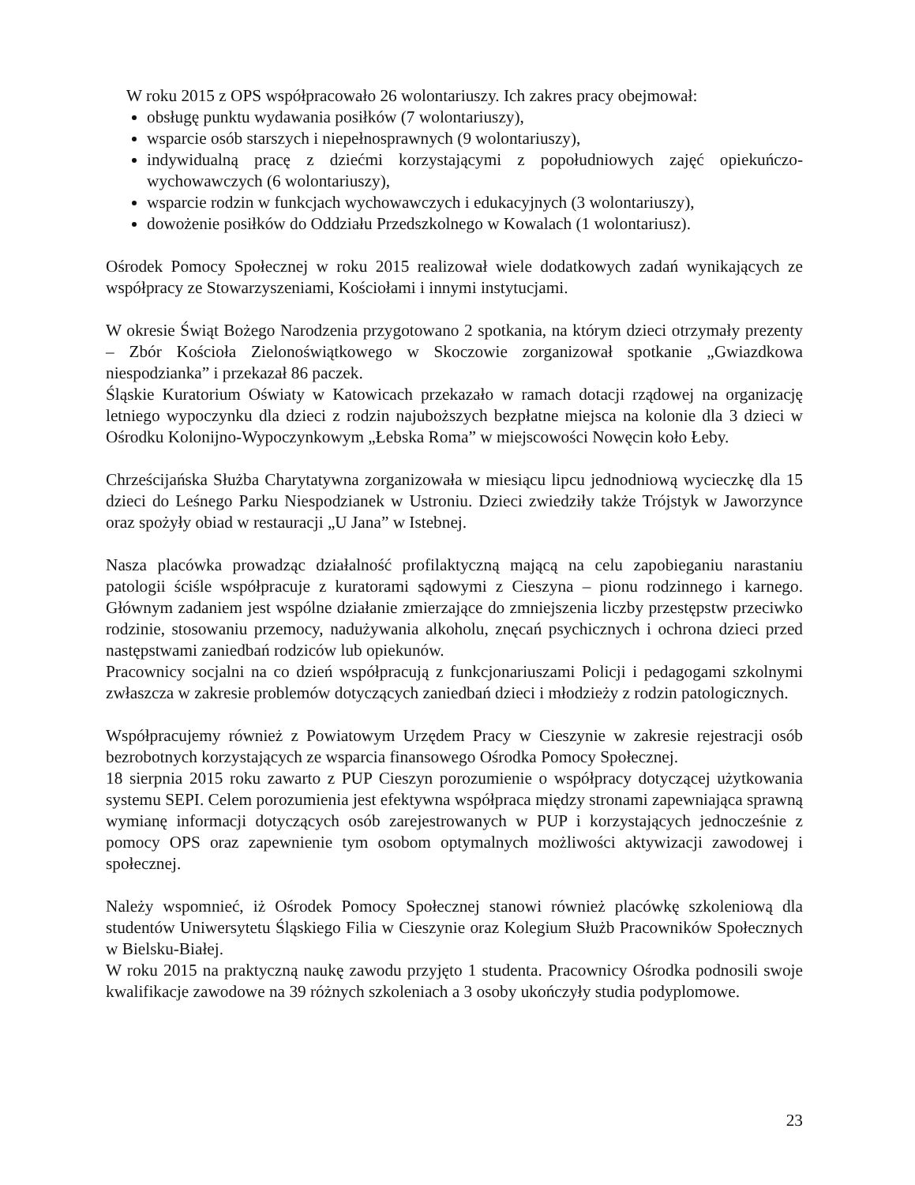W roku 2015 z OPS współpracowało 26 wolontariuszy. Ich zakres pracy obejmował:
obsługę punktu wydawania posiłków (7 wolontariuszy),
wsparcie osób starszych i niepełnosprawnych (9 wolontariuszy),
indywidualną pracę z dziećmi korzystającymi z popołudniowych zajęć opiekuńczo-wychowawczych (6 wolontariuszy),
wsparcie rodzin w funkcjach wychowawczych i edukacyjnych (3 wolontariuszy),
dowożenie posiłków do Oddziału Przedszkolnego w Kowalach (1 wolontariusz).
Ośrodek Pomocy Społecznej w roku 2015 realizował wiele dodatkowych zadań wynikających ze współpracy ze Stowarzyszeniami, Kościołami i innymi instytucjami.
W okresie Świąt Bożego Narodzenia przygotowano 2 spotkania, na którym dzieci otrzymały prezenty – Zbór Kościoła Zielonoświątkowego w Skoczowie zorganizował spotkanie „Gwiazdkowa niespodzianka” i przekazał 86 paczek.
Śląskie Kuratorium Oświaty w Katowicach przekazało w ramach dotacji rządowej na organizację letniego wypoczynku dla dzieci z rodzin najuboższych bezpłatne miejsca na kolonie dla 3 dzieci w Ośrodku Kolonijno-Wypoczynkowym „Łebska Roma” w miejscowości Nowęcin koło Łeby.
Chrześcijańska Służba Charytatywna zorganizowała w miesiącu lipcu jednodniową wycieczkę dla 15 dzieci do Leśnego Parku Niespodzianek w Ustroniu. Dzieci zwiedziły także Trójstyk w Jaworzynce oraz spożyły obiad w restauracji „U Jana” w Istebnej.
Nasza placówka prowadząc działalność profilaktyczną mającą na celu zapobieganiu narastaniu patologii ściśle współpracuje z kuratorami sądowymi z Cieszyna – pionu rodzinnego i karnego. Głównym zadaniem jest wspólne działanie zmierzające do zmniejszenia liczby przestępstw przeciwko rodzinie, stosowaniu przemocy, nadużywania alkoholu, znęcań psychicznych i ochrona dzieci przed następstwami zaniedbań rodziców lub opiekunów.
Pracownicy socjalni na co dzień współpracują z funkcjonariuszami Policji i pedagogami szkolnymi zwłaszcza w zakresie problemów dotyczących zaniedbań dzieci i młodzieży z rodzin patologicznych.
Współpracujemy również z Powiatowym Urzędem Pracy w Cieszynie w zakresie rejestracji osób bezrobotnych korzystających ze wsparcia finansowego Ośrodka Pomocy Społecznej.
18 sierpnia 2015 roku zawarto z PUP Cieszyn porozumienie o współpracy dotyczącej użytkowania systemu SEPI. Celem porozumienia jest efektywna współpraca między stronami zapewniająca sprawną wymianę informacji dotyczących osób zarejestrowanych w PUP i korzystających jednocześnie z pomocy OPS oraz zapewnienie tym osobom optymalnych możliwości aktywizacji zawodowej i społecznej.
Należy wspomnieć, iż Ośrodek Pomocy Społecznej stanowi również placówkę szkoleniową dla studentów Uniwersytetu Śląskiego Filia w Cieszynie oraz Kolegium Służb Pracowników Społecznych w Bielsku-Białej.
W roku 2015 na praktyczną naukę zawodu przyjęto 1 studenta. Pracownicy Ośrodka podnosili swoje kwalifikacje zawodowe na 39 różnych szkoleniach a 3 osoby ukończyły studia podyplomowe.
23